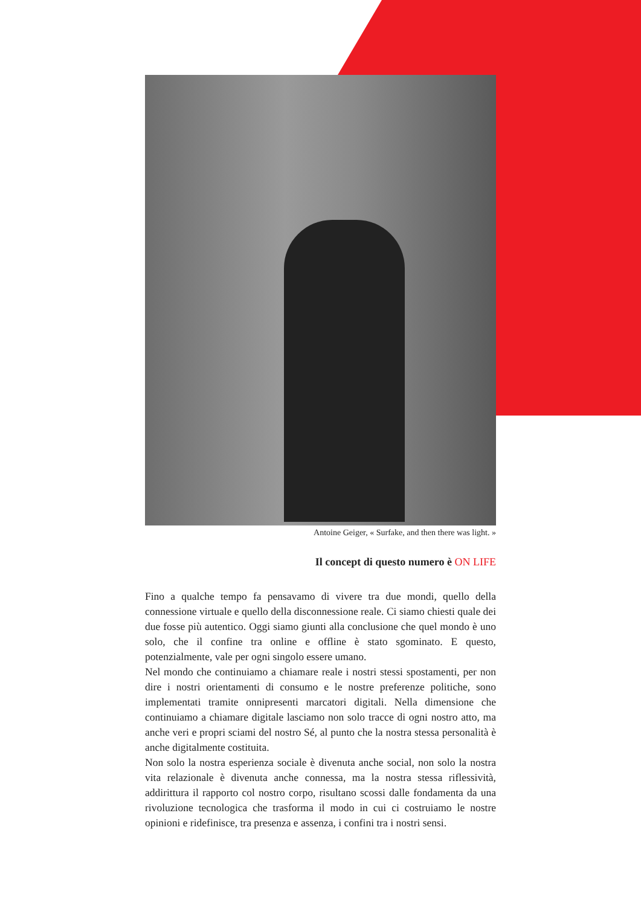Antoine Geiger, « Surfake, and then there was light. »
Il concept di questo numero è ON LIFE
Fino a qualche tempo fa pensavamo di vivere tra due mondi, quello della connessione virtuale e quello della disconnessione reale. Ci siamo chiesti quale dei due fosse più autentico. Oggi siamo giunti alla conclusione che quel mondo è uno solo, che il confine tra online e offline è stato sgominato. E questo, potenzialmente, vale per ogni singolo essere umano.
Nel mondo che continuiamo a chiamare reale i nostri stessi spostamenti, per non dire i nostri orientamenti di consumo e le nostre preferenze politiche, sono implementati tramite onnipresenti marcatori digitali. Nella dimensione che continuiamo a chiamare digitale lasciamo non solo tracce di ogni nostro atto, ma anche veri e propri sciami del nostro Sé, al punto che la nostra stessa personalità è anche digitalmente costituita.
Non solo la nostra esperienza sociale è divenuta anche social, non solo la nostra vita relazionale è divenuta anche connessa, ma la nostra stessa riflessività, addirittura il rapporto col nostro corpo, risultano scossi dalle fondamenta da una rivoluzione tecnologica che trasforma il modo in cui ci costruiamo le nostre opinioni e ridefinisce, tra presenza e assenza, i confini tra i nostri sensi.